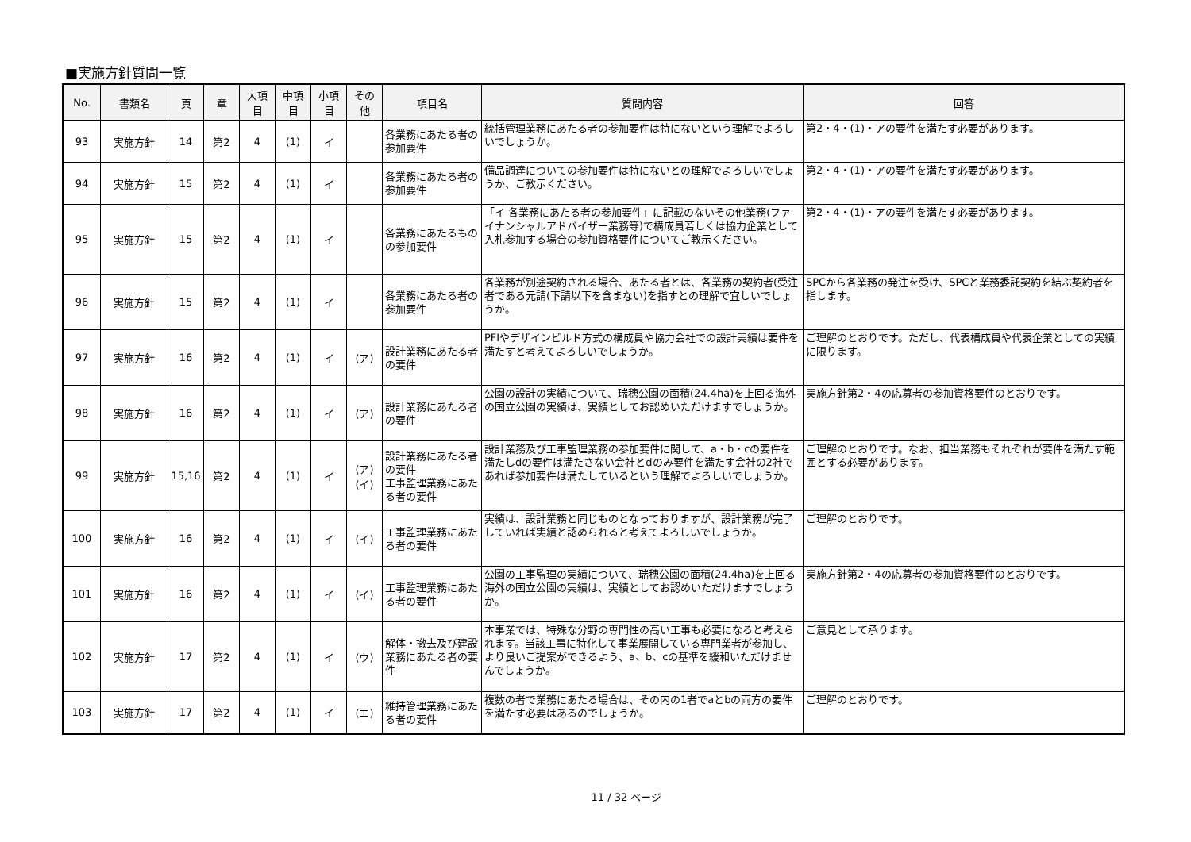■実施方針質問一覧
| No. | 書類名 | 頁 | 章 | 大項目 | 中項目 | 小項目 | その他 | 項目名 | 質問内容 | 回答 |
| --- | --- | --- | --- | --- | --- | --- | --- | --- | --- | --- |
| 93 | 実施方針 | 14 | 第2 | 4 | (1) | イ | | 各業務にあたる者の参加要件 | 統括管理業務にあたる者の参加要件は特にないという理解でよろしいでしょうか。 | 第2・4・(1)・アの要件を満たす必要があります。 |
| 94 | 実施方針 | 15 | 第2 | 4 | (1) | イ | | 各業務にあたる者の参加要件 | 備品調達についての参加要件は特にないとの理解でよろしいでしょうか、ご教示ください。 | 第2・4・(1)・アの要件を満たす必要があります。 |
| 95 | 実施方針 | 15 | 第2 | 4 | (1) | イ | | 各業務にあたるものの参加要件 | 「イ 各業務にあたる者の参加要件」に記載のないその他業務(ファイナンシャルアドバイザー業務等)で構成員若しくは協力企業として入札参加する場合の参加資格要件についてご教示ください。 | 第2・4・(1)・アの要件を満たす必要があります。 |
| 96 | 実施方針 | 15 | 第2 | 4 | (1) | イ | | 各業務にあたる者の参加要件 | 各業務が別途契約される場合、あたる者とは、各業務の契約者(受注者である元請(下請以下を含まない)を指すとの理解で宜しいでしょうか。 | SPCから各業務の発注を受け、SPCと業務委託契約を結ぶ契約者を指します。 |
| 97 | 実施方針 | 16 | 第2 | 4 | (1) | イ | (ア) | 設計業務にあたる者の要件 | PFIやデザインビルド方式の構成員や協力会社での設計実績は要件を満たすと考えてよろしいでしょうか。 | ご理解のとおりです。ただし、代表構成員や代表企業としての実績に限ります。 |
| 98 | 実施方針 | 16 | 第2 | 4 | (1) | イ | (ア) | 設計業務にあたる者の要件 | 公園の設計の実績について、瑞穂公園の面積(24.4ha)を上回る海外の国立公園の実績は、実績としてお認めいただけますでしょうか。 | 実施方針第2・4の応募者の参加資格要件のとおりです。 |
| 99 | 実施方針 | 15,16 | 第2 | 4 | (1) | イ | (ア) (イ) | 設計業務にあたる者の要件 工事監理業務にあたる者の要件 | 設計業務及び工事監理業務の参加要件に関して、a・b・cの要件を満たしdの要件は満たさない会社とdのみ要件を満たす会社の2社であれば参加要件は満たしているという理解でよろしいでしょうか。 | ご理解のとおりです。なお、担当業務もそれぞれが要件を満たす範囲とする必要があります。 |
| 100 | 実施方針 | 16 | 第2 | 4 | (1) | イ | (イ) | 工事監理業務にあたる者の要件 | 実績は、設計業務と同じものとなっておりますが、設計業務が完了していれば実績と認められると考えてよろしいでしょうか。 | ご理解のとおりです。 |
| 101 | 実施方針 | 16 | 第2 | 4 | (1) | イ | (イ) | 工事監理業務にあたる者の要件 | 公園の工事監理の実績について、瑞穂公園の面積(24.4ha)を上回る海外の国立公園の実績は、実績としてお認めいただけますでしょうか。 | 実施方針第2・4の応募者の参加資格要件のとおりです。 |
| 102 | 実施方針 | 17 | 第2 | 4 | (1) | イ | (ウ) | 解体・撤去及び建設業務にあたる者の要件 | 本事業では、特殊な分野の専門性の高い工事も必要になると考えられます。当該工事に特化して事業展開している専門業者が参加し、より良いご提案ができるよう、a、b、cの基準を緩和いただけませんでしょうか。 | ご意見として承ります。 |
| 103 | 実施方針 | 17 | 第2 | 4 | (1) | イ | (エ) | 維持管理業務にあたる者の要件 | 複数の者で業務にあたる場合は、その内の1者でaとbの両方の要件を満たす必要はあるのでしょうか。 | ご理解のとおりです。 |
11 / 32 ページ